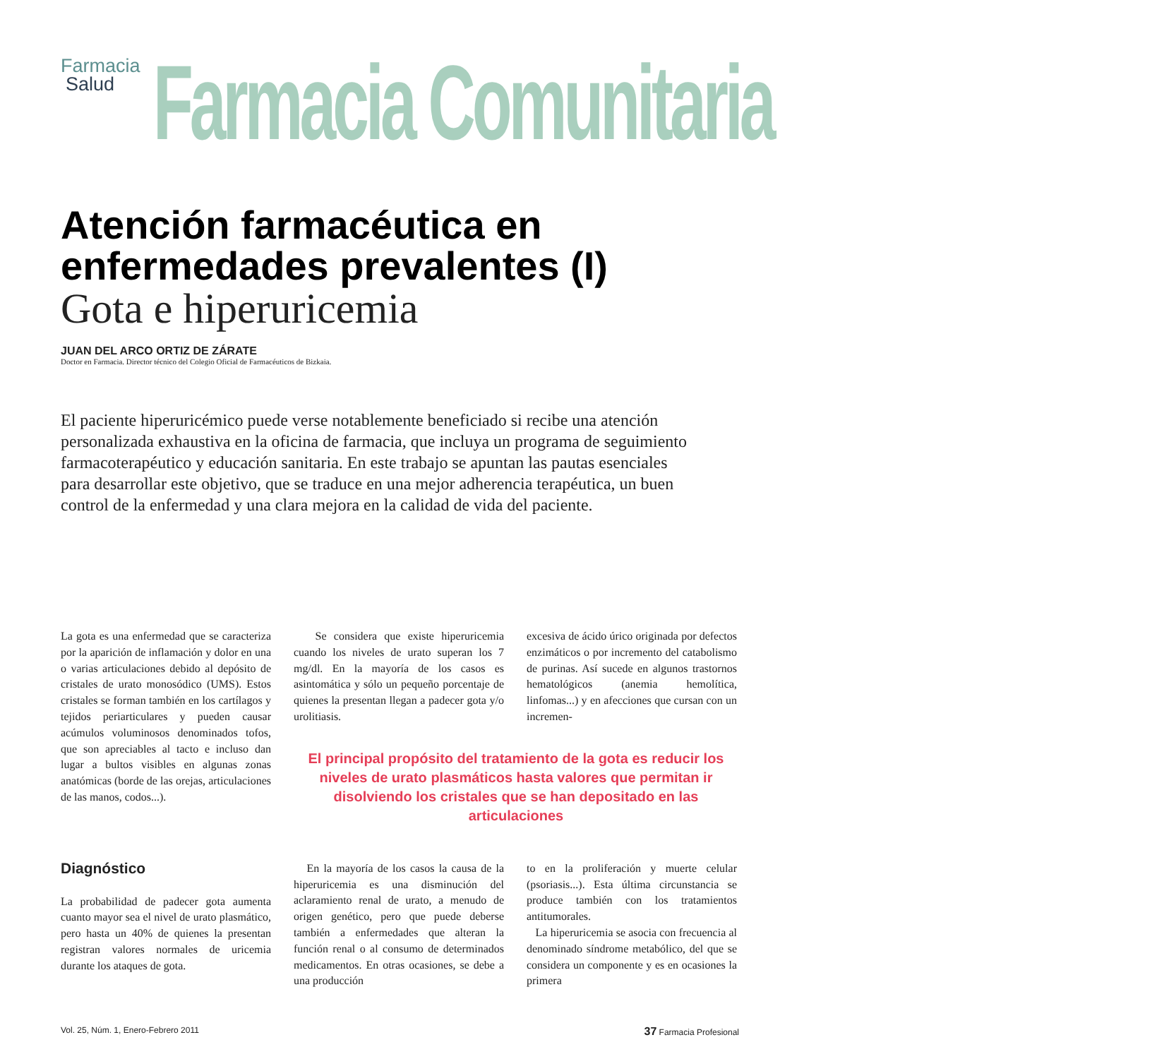Farmacia
Salud
Farmacia Comunitaria
Atención farmacéutica en enfermedades prevalentes (I)
Gota e hiperuricemia
JUAN DEL ARCO ORTIZ DE ZÁRATE
Doctor en Farmacia. Director técnico del Colegio Oficial de Farmacéuticos de Bizkaia.
El paciente hiperuricémico puede verse notablemente beneficiado si recibe una atención personalizada exhaustiva en la oficina de farmacia, que incluya un programa de seguimiento farmacoterapéutico y educación sanitaria. En este trabajo se apuntan las pautas esenciales para desarrollar este objetivo, que se traduce en una mejor adherencia terapéutica, un buen control de la enfermedad y una clara mejora en la calidad de vida del paciente.
La gota es una enfermedad que se caracteriza por la aparición de inflamación y dolor en una o varias articulaciones debido al depósito de cristales de urato monosódico (UMS). Estos cristales se forman también en los cartílagos y tejidos periarticulares y pueden causar acúmulos voluminosos denominados tofos, que son apreciables al tacto e incluso dan lugar a bultos visibles en algunas zonas anatómicas (borde de las orejas, articulaciones de las manos, codos...).
Se considera que existe hiperuricemia cuando los niveles de urato superan los 7 mg/dl. En la mayoría de los casos es asintomática y sólo un pequeño porcentaje de quienes la presentan llegan a padecer gota y/o urolitiasis.
excesiva de ácido úrico originada por defectos enzimáticos o por incremento del catabolismo de purinas. Así sucede en algunos trastornos hematológicos (anemia hemolítica, linfomas...) y en afecciones que cursan con un incremen-
El principal propósito del tratamiento de la gota es reducir los niveles de urato plasmáticos hasta valores que permitan ir disolviendo los cristales que se han depositado en las articulaciones
Diagnóstico
La probabilidad de padecer gota aumenta cuanto mayor sea el nivel de urato plasmático, pero hasta un 40% de quienes la presentan registran valores normales de uricemia durante los ataques de gota.
En la mayoría de los casos la causa de la hiperuricemia es una disminución del aclaramiento renal de urato, a menudo de origen genético, pero que puede deberse también a enfermedades que alteran la función renal o al consumo de determinados medicamentos. En otras ocasiones, se debe a una producción
to en la proliferación y muerte celular (psoriasis...). Esta última circunstancia se produce también con los tratamientos antitumorales.
La hiperuricemia se asocia con frecuencia al denominado síndrome metabólico, del que se considera un componente y es en ocasiones la primera
Vol. 25, Núm. 1, Enero-Febrero 2011 37 Farmacia Profesional